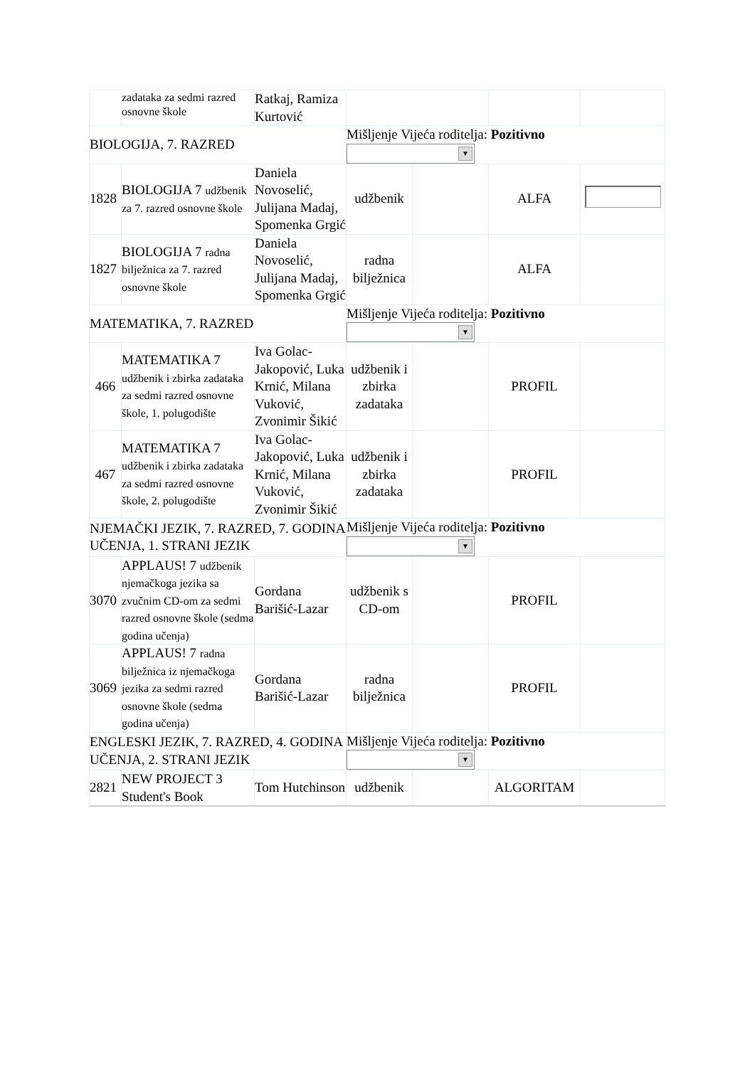| | zadataka za sedmi razred osnovne škole | Ratkaj, Ramiza Kurtović | | | | |
| BIOLOGIJA, 7. RAZRED | | | Mišljenje Vijeća roditelja: Pozitivno ▼ | | | |
| 1828 | BIOLOGIJA 7 udžbenik za 7. razred osnovne škole | Daniela Novoselić, Julijana Madaj, Spomenka Grgić | udžbenik | | ALFA | |
| 1827 | BIOLOGIJA 7 radna bilježnica za 7. razred osnovne škole | Daniela Novoselić, Julijana Madaj, Spomenka Grgić | radna bilježnica | | ALFA | |
| MATEMATIKA, 7. RAZRED | | | Mišljenje Vijeća roditelja: Pozitivno ▼ | | | |
| 466 | MATEMATIKA 7 udžbenik i zbirka zadataka za sedmi razred osnovne škole, 1. polugodište | Iva Golac-Jakopović, Luka Krnić, Milana Vuković, Zvonimir Šikić | udžbenik i zbirka zadataka | | PROFIL | |
| 467 | MATEMATIKA 7 udžbenik i zbirka zadataka za sedmi razred osnovne škole, 2. polugodište | Iva Golac-Jakopović, Luka Krnić, Milana Vuković, Zvonimir Šikić | udžbenik i zbirka zadataka | | PROFIL | |
| NJEMAČKI JEZIK, 7. RAZRED, 7. GODINA UČENJA, 1. STRANI JEZIK | | | Mišljenje Vijeća roditelja: Pozitivno ▼ | | | |
| 3070 | APPLAUS! 7 udžbenik njemačkoga jezika sa zvučnim CD-om za sedmi razred osnovne škole (sedma godina učenja) | Gordana Barišić-Lazar | udžbenik s CD-om | | PROFIL | |
| 3069 | APPLAUS! 7 radna bilježnica iz njemačkoga jezika za sedmi razred osnovne škole (sedma godina učenja) | Gordana Barišić-Lazar | radna bilježnica | | PROFIL | |
| ENGLESKI JEZIK, 7. RAZRED, 4. GODINA UČENJA, 2. STRANI JEZIK | | | Mišljenje Vijeća roditelja: Pozitivno ▼ | | | |
| 2821 | NEW PROJECT 3 Student's Book | Tom Hutchinson | udžbenik | | ALGORITAM | |